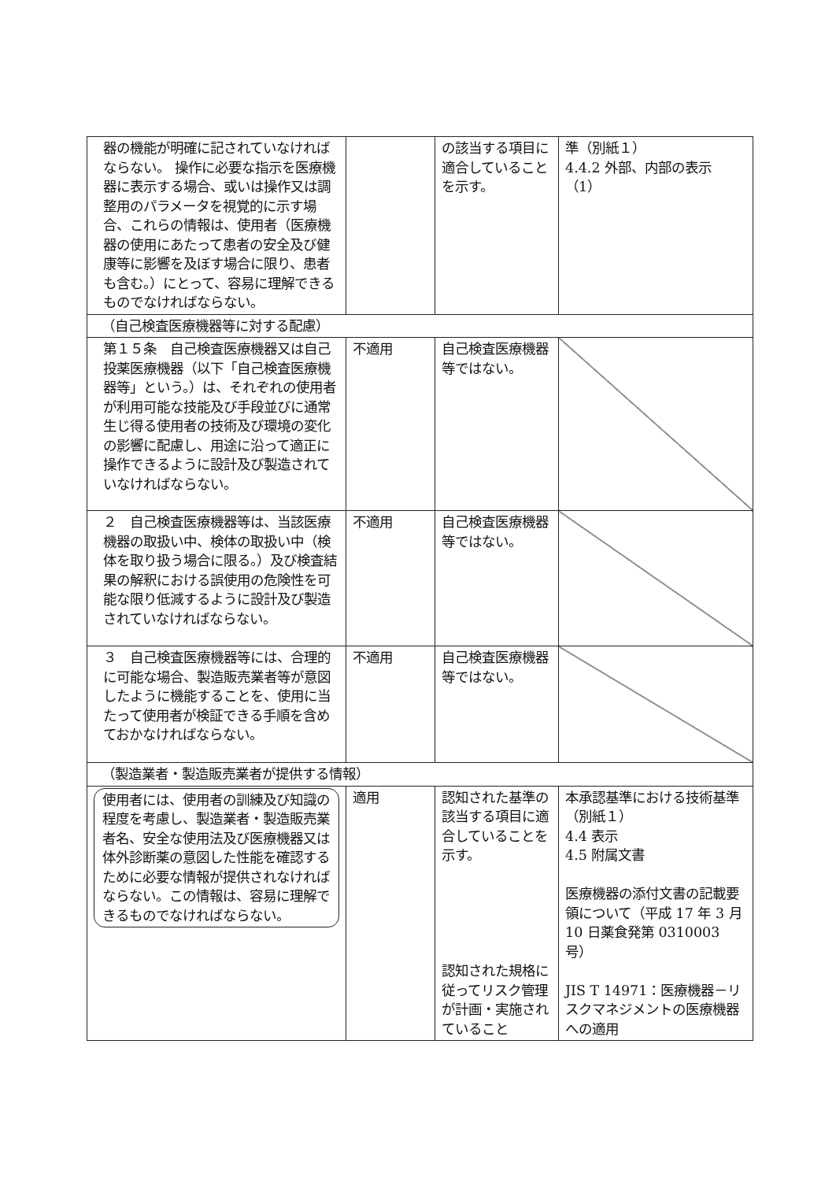| 器の機能が明確に記されていなければならない。 操作に必要な指示を医療機器に表示する場合、或いは操作又は調整用のパラメータを視覚的に示す場合、これらの情報は、使用者（医療機器の使用にあたって患者の安全及び健康等に影響を及ぼす場合に限り、患者も含む。）にとって、容易に理解できるものでなければならない。 | | の該当する項目に適合していることを示す。 | 準（別紙１） 4.4.2 外部、内部の表示（1） |
| （自己検査医療機器等に対する配慮） | | | |
| 第１５条 自己検査医療機器又は自己投薬医療機器（以下「自己検査医療機器等」という。）は、それぞれの使用者が利用可能な技能及び手段並びに通常生じ得る使用者の技術及び環境の変化の影響に配慮し、用途に沿って適正に操作できるように設計及び製造されていなければならない。 | 不適用 | 自己検査医療機器等ではない。 | |
| ２ 自己検査医療機器等は、当該医療機器の取扱い中、検体の取扱い中（検体を取り扱う場合に限る。）及び検査結果の解釈における誤使用の危険性を可能な限り低減するように設計及び製造されていなければならない。 | 不適用 | 自己検査医療機器等ではない。 | |
| ３ 自己検査医療機器等には、合理的に可能な場合、製造販売業者等が意図したように機能することを、使用に当たって使用者が検証できる手順を含めておかなければならない。 | 不適用 | 自己検査医療機器等ではない。 | |
| （製造業者・製造販売業者が提供する情報） | | | |
| 使用者には、使用者の訓練及び知識の程度を考慮し、製造業者・製造販売業者名、安全な使用法及び医療機器又は体外診断薬の意図した性能を確認するために必要な情報が提供されなければならない。この情報は、容易に理解できるものでなければならない。 | 適用 | 認知された基準の該当する項目に適合していることを示す。 認知された規格に従ってリスク管理が計画・実施されていること | 本承認基準における技術基準（別紙１） 4.4 表示 4.5 附属文書 医療機器の添付文書の記載要領について（平成 17 年 3 月 10 日薬食発第 0310003 号） JIS T 14971：医療機器－リスクマネジメントの医療機器への適用 |